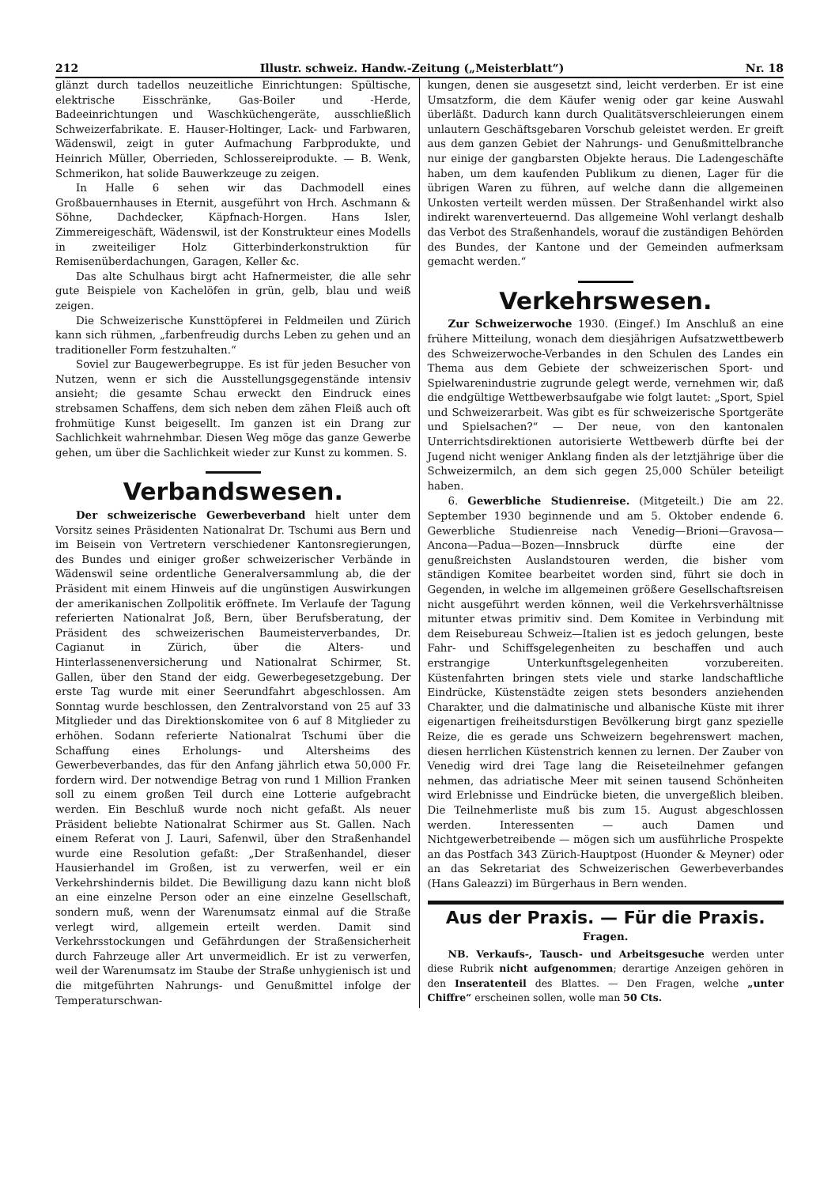212 Illustr. schweiz. Handw.-Zeitung („Meisterblatt“) Nr. 18
glänzt durch tadellos neuzeitliche Einrichtungen: Spültische, elektrische Eisschränke, Gas-Boiler und -Herde, Badeeinrichtungen und Waschküchengeräte, ausschließlich Schweizerfabrikate. E. Hauser-Holtinger, Lack- und Farbwaren, Wädenswil, zeigt in guter Aufmachung Farbprodukte, und Heinrich Müller, Oberrieden, Schlossereiprodukte. — B. Wenk, Schmerikon, hat solide Bauwerkzeuge zu zeigen.
In Halle 6 sehen wir das Dachmodell eines Großbauernhauses in Eternit, ausgeführt von Hrch. Aschmann & Söhne, Dachdecker, Käpfnach-Horgen. Hans Isler, Zimmereigeschäft, Wädenswil, ist der Konstrukteur eines Modells in zweiteiliger Holz Gitterbinderkonstruktion für Remisenüberdachungen, Garagen, Keller &c.
Das alte Schulhaus birgt acht Hafnermeister, die alle sehr gute Beispiele von Kachelöfen in grün, gelb, blau und weiß zeigen.
Die Schweizerische Kunsttöpferei in Feldmeilen und Zürich kann sich rühmen, „farbenfreudig durchs Leben zu gehen und an traditioneller Form festzuhalten.“
Soviel zur Baugewerbegruppe. Es ist für jeden Besucher von Nutzen, wenn er sich die Ausstellungsgegenstände intensiv ansieht; die gesamte Schau erweckt den Eindruck eines strebsamen Schaffens, dem sich neben dem zähen Fleiß auch oft frohmütige Kunst beigesellt. Im ganzen ist ein Drang zur Sachlichkeit wahrnehmbar. Diesen Weg möge das ganze Gewerbe gehen, um über die Sachlichkeit wieder zur Kunst zu kommen. S.
Verbandswesen.
Der schweizerische Gewerbeverband hielt unter dem Vorsitz seines Präsidenten Nationalrat Dr. Tschumi aus Bern und im Beisein von Vertretern verschiedener Kantonsregierungen, des Bundes und einiger großer schweizerischer Verbände in Wädenswil seine ordentliche Generalversammlung ab, die der Präsident mit einem Hinweis auf die ungünstigen Auswirkungen der amerikanischen Zollpolitik eröffnete. Im Verlaufe der Tagung referierten Nationalrat Joß, Bern, über Berufsberatung, der Präsident des schweizerischen Baumeisterverbandes, Dr. Cagianut in Zürich, über die Alters- und Hinterlassenenversicherung und Nationalrat Schirmer, St. Gallen, über den Stand der eidg. Gewerbegesetzgebung. Der erste Tag wurde mit einer Seerundfahrt abgeschlossen. Am Sonntag wurde beschlossen, den Zentralvorstand von 25 auf 33 Mitglieder und das Direktionskomitee von 6 auf 8 Mitglieder zu erhöhen. Sodann referierte Nationalrat Tschumi über die Schaffung eines Erholungs- und Altersheims des Gewerbeverbandes, das für den Anfang jährlich etwa 50,000 Fr. fordern wird. Der notwendige Betrag von rund 1 Million Franken soll zu einem großen Teil durch eine Lotterie aufgebracht werden. Ein Beschluß wurde noch nicht gefaßt. Als neuer Präsident beliebte Nationalrat Schirmer aus St. Gallen. Nach einem Referat von J. Lauri, Safenwil, über den Straßenhandel wurde eine Resolution gefaßt: „Der Straßenhandel, dieser Hausierhandel im Großen, ist zu verwerfen, weil er ein Verkehrshindernis bildet. Die Bewilligung dazu kann nicht bloß an eine einzelne Person oder an eine einzelne Gesellschaft, sondern muß, wenn der Warenumsatz einmal auf die Straße verlegt wird, allgemein erteilt werden. Damit sind Verkehrsstockungen und Gefährdungen der Straßensicherheit durch Fahrzeuge aller Art unvermeidlich. Er ist zu verwerfen, weil der Warenumsatz im Staube der Straße unhygienisch ist und die mitgeführten Nahrungs- und Genußmittel infolge der Temperaturschwan-
kungen, denen sie ausgesetzt sind, leicht verderben. Er ist eine Umsatzform, die dem Käufer wenig oder gar keine Auswahl überläßt. Dadurch kann durch Qualitätsverschleierungen einem unlautern Geschäftsgebaren Vorschub geleistet werden. Er greift aus dem ganzen Gebiet der Nahrungs- und Genußmittelbranche nur einige der gangbarsten Objekte heraus. Die Ladengeschäfte haben, um dem kaufenden Publikum zu dienen, Lager für die übrigen Waren zu führen, auf welche dann die allgemeinen Unkosten verteilt werden müssen. Der Straßenhandel wirkt also indirekt warenverteuernd. Das allgemeine Wohl verlangt deshalb das Verbot des Straßenhandels, worauf die zuständigen Behörden des Bundes, der Kantone und der Gemeinden aufmerksam gemacht werden.“
Verkehrswesen.
Zur Schweizerwoche 1930. (Eingef.) Im Anschluß an eine frühere Mitteilung, wonach dem diesjährigen Aufsatzwettbewerb des Schweizerwoche-Verbandes in den Schulen des Landes ein Thema aus dem Gebiete der schweizerischen Sport- und Spielwarenindustrie zugrunde gelegt werde, vernehmen wir, daß die endgültige Wettbewerbsaufgabe wie folgt lautet: „Sport, Spiel und Schweizerarbeit. Was gibt es für schweizerische Sportgeräte und Spielsachen?“ — Der neue, von den kantonalen Unterrichtsdirektionen autorisierte Wettbewerb dürfte bei der Jugend nicht weniger Anklang finden als der letztjährige über die Schweizermilch, an dem sich gegen 25,000 Schüler beteiligt haben.
6. Gewerbliche Studienreise. (Mitgeteilt.) Die am 22. September 1930 beginnende und am 5. Oktober endende 6. Gewerbliche Studienreise nach Venedig—Brioni—Gravosa—Ancona—Padua—Bozen—Innsbruck dürfte eine der genußreichsten Auslandstouren werden, die bisher vom ständigen Komitee bearbeitet worden sind, führt sie doch in Gegenden, in welche im allgemeinen größere Gesellschaftsreisen nicht ausgeführt werden können, weil die Verkehrsverhältnisse mitunter etwas primitiv sind. Dem Komitee in Verbindung mit dem Reisebureau Schweiz—Italien ist es jedoch gelungen, beste Fahr- und Schiffsgelegenheiten zu beschaffen und auch erstrangige Unterkunftsgelegenheiten vorzubereiten. Küstenfahrten bringen stets viele und starke landschaftliche Eindrücke, Küstenstädte zeigen stets besonders anziehenden Charakter, und die dalmatinische und albanische Küste mit ihrer eigenartigen freiheitsdurstigen Bevölkerung birgt ganz spezielle Reize, die es gerade uns Schweizern begehrenswert machen, diesen herrlichen Küstenstrich kennen zu lernen. Der Zauber von Venedig wird drei Tage lang die Reiseteilnehmer gefangen nehmen, das adriatische Meer mit seinen tausend Schönheiten wird Erlebnisse und Eindrücke bieten, die unvergeßlich bleiben. Die Teilnehmerliste muß bis zum 15. August abgeschlossen werden. Interessenten — auch Damen und Nichtgewerbetreibende — mögen sich um ausführliche Prospekte an das Postfach 343 Zürich-Hauptpost (Huonder & Meyner) oder an das Sekretariat des Schweizerischen Gewerbeverbandes (Hans Galeazzi) im Bürgerhaus in Bern wenden.
Aus der Praxis. — Für die Praxis.
Fragen.
NB. Verkaufs-, Tausch- und Arbeitsgesuche werden unter diese Rubrik nicht aufgenommen; derartige Anzeigen gehören in den Inseratenteil des Blattes. — Den Fragen, welche „unter Chiffre“ erscheinen sollen, wolle man 50 Cts.